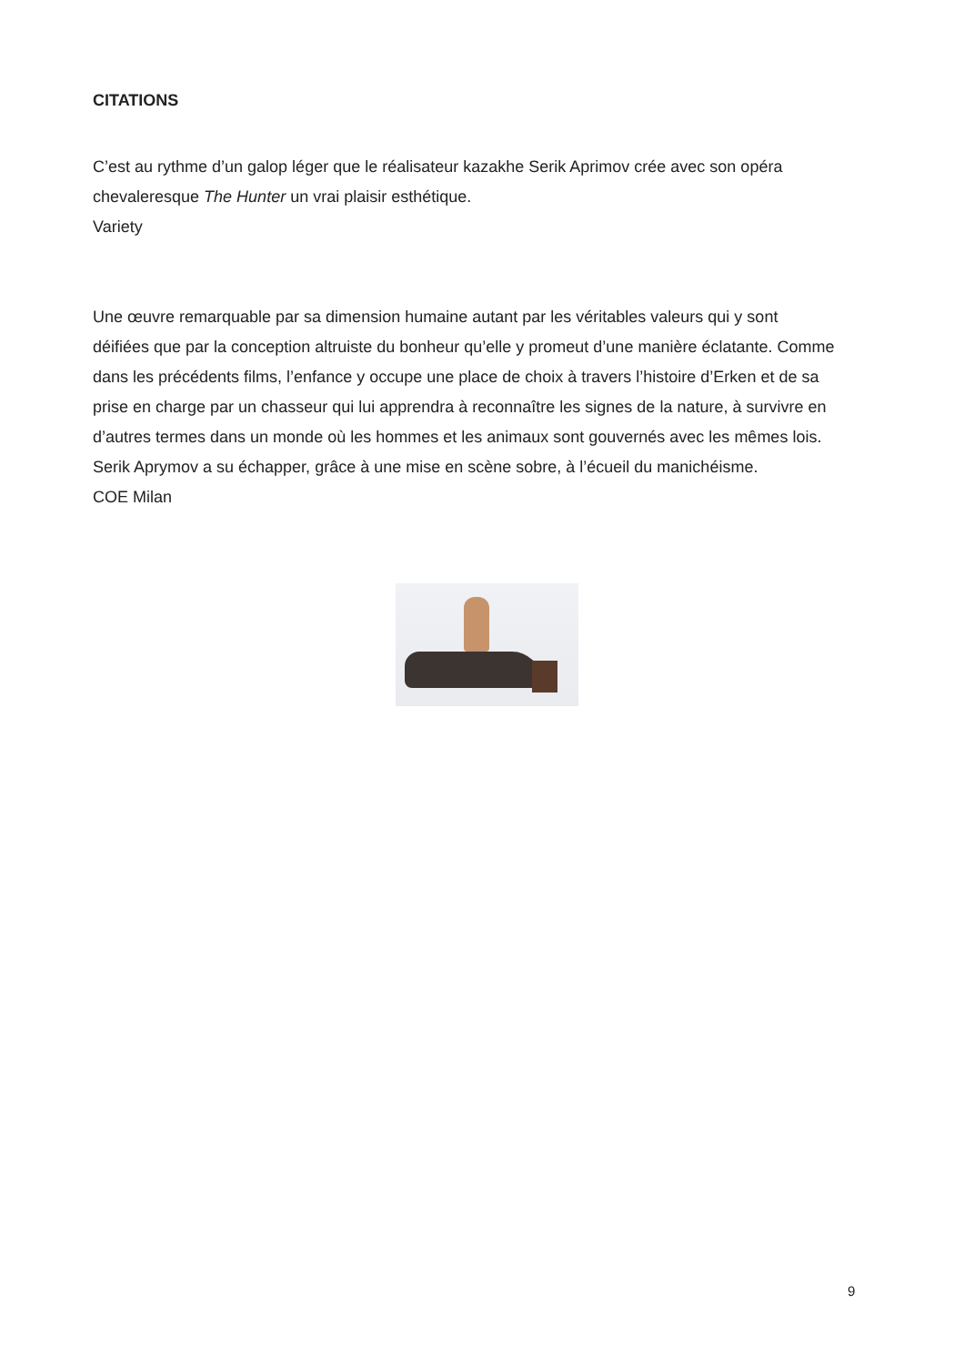CITATIONS
C’est au rythme d’un galop léger que le réalisateur kazakhe Serik Aprimov crée avec son opéra chevaleresque The Hunter un vrai plaisir esthétique.
Variety
Une œuvre remarquable par sa dimension humaine autant par les véritables valeurs qui y sont déifiées que par la conception altruiste du bonheur qu’elle y promeut d’une manière éclatante. Comme dans les précédents films, l’enfance y occupe une place de choix à travers l’histoire d’Erken et de sa prise en charge par un chasseur qui lui apprendra à reconnaître les signes de la nature, à survivre en d’autres termes dans un monde où les hommes et les animaux sont gouvernés avec les mêmes lois. Serik Aprymov a su échapper, grâce à une mise en scène sobre, à l’écueil du manichéisme.
COE Milan
9